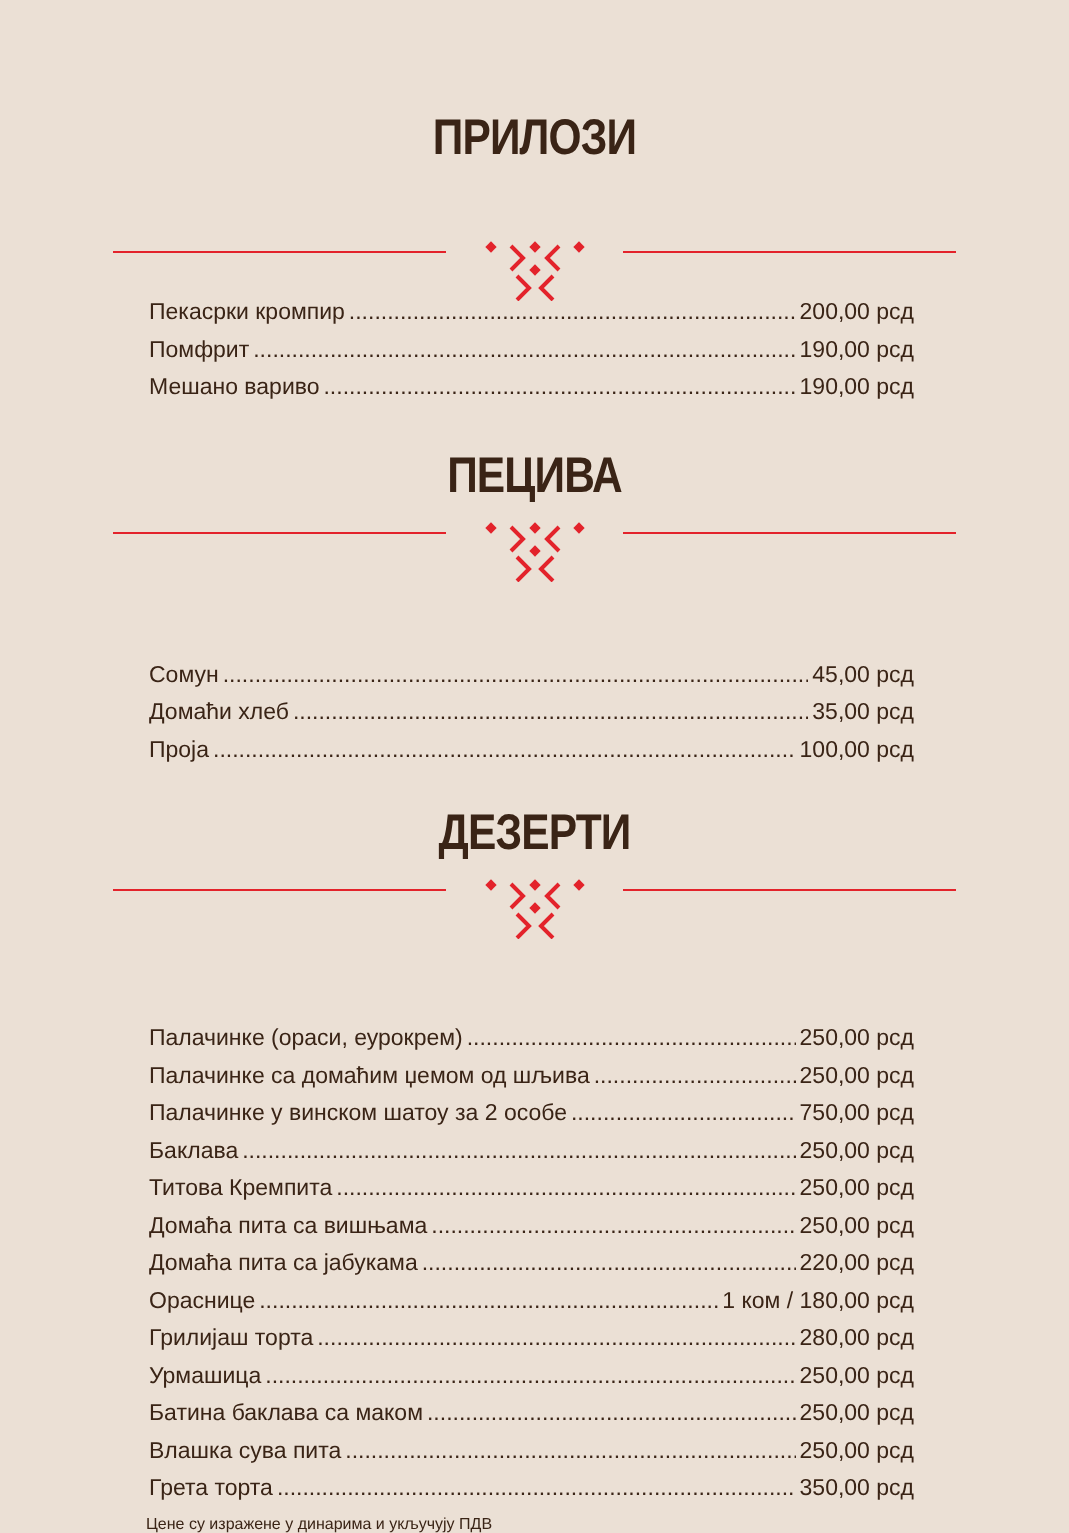ПРИЛОЗИ
Пекасрки кромпир 200,00 рсд
Помфрит 190,00 рсд
Мешано вариво 190,00 рсд
ПЕЦИВА
Сомун 45,00 рсд
Домаћи хлеб 35,00 рсд
Проја 100,00 рсд
ДЕЗЕРТИ
Палачинке (ораси, еурокрем) 250,00 рсд
Палачинке са домаћим џемом од шљива 250,00 рсд
Палачинке у винском шатоу за 2 особе 750,00 рсд
Баклава 250,00 рсд
Титова Кремпита 250,00 рсд
Домаћа пита са вишњама 250,00 рсд
Домаћа пита са јабукама 220,00 рсд
Ораснице 1 ком / 180,00 рсд
Грилијаш торта 280,00 рсд
Урмашица 250,00 рсд
Батина баклава са маком 250,00 рсд
Влашка сува пита 250,00 рсд
Грета торта 350,00 рсд
Цене су изражене у динарима и укључују ПДВ